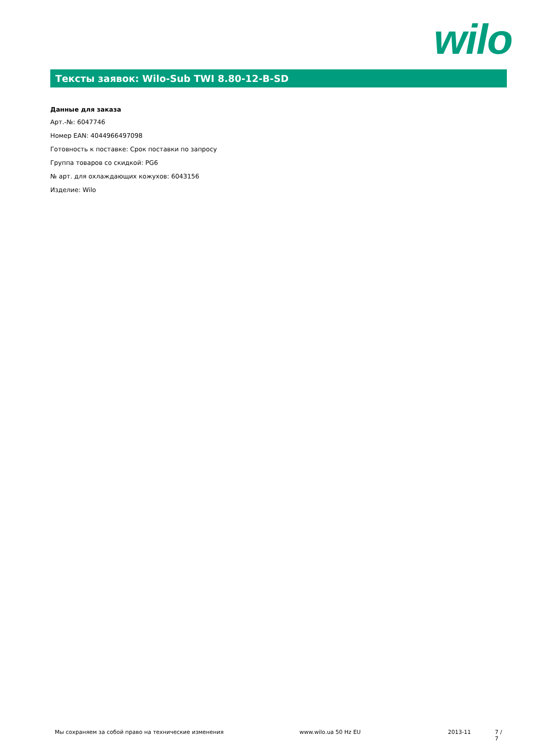wilo
Тексты заявок: Wilo-Sub TWI 8.80-12-B-SD
Данные для заказа
Арт.-№: 6047746
Номер EAN: 4044966497098
Готовность к поставке: Срок поставки по запросу
Группа товаров со скидкой: PG6
№ арт. для охлаждающих кожухов: 6043156
Изделие: Wilo
Мы сохраняем за собой право на технические изменения www.wilo.ua 50 Hz EU 2013-11 7 / 7